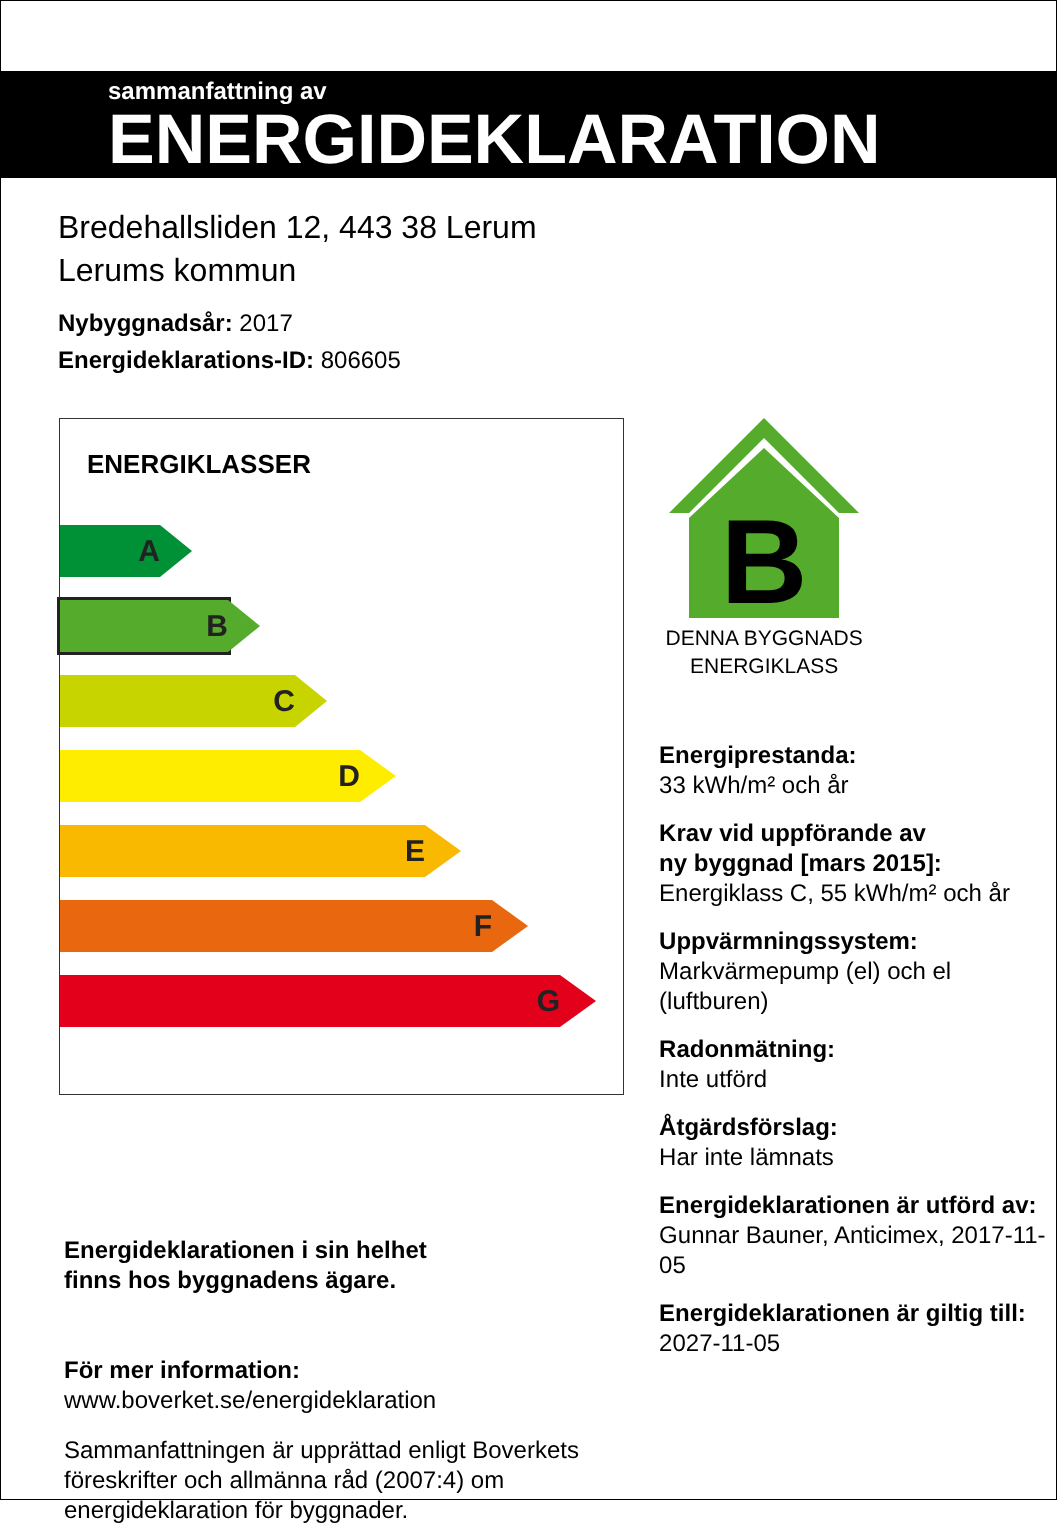sammanfattning av
ENERGIDEKLARATION
Bredehallsliden 12, 443 38 Lerum
Lerums kommun
Nybyggnadsår: 2017
Energideklarations-ID: 806605
ENERGIKLASSER
A
B
C
D
E
F
G
Energideklarationen i sin helhet
finns hos byggnadens ägare.
För mer information:
www.boverket.se/energideklaration
Sammanfattningen är upprättad enligt Boverkets föreskrifter och allmänna råd (2007:4) om energideklaration för byggnader.
B
DENNA BYGGNADS ENERGIKLASS
Energiprestanda:
33 kWh/m² och år
Krav vid uppförande av
ny byggnad [mars 2015]:
Energiklass C, 55 kWh/m² och år
Uppvärmningssystem:
Markvärmepump (el) och el (luftburen)
Radonmätning:
Inte utförd
Åtgärdsförslag:
Har inte lämnats
Energideklarationen är utförd av:
Gunnar Bauner, Anticimex, 2017-11-05
Energideklarationen är giltig till:
2027-11-05